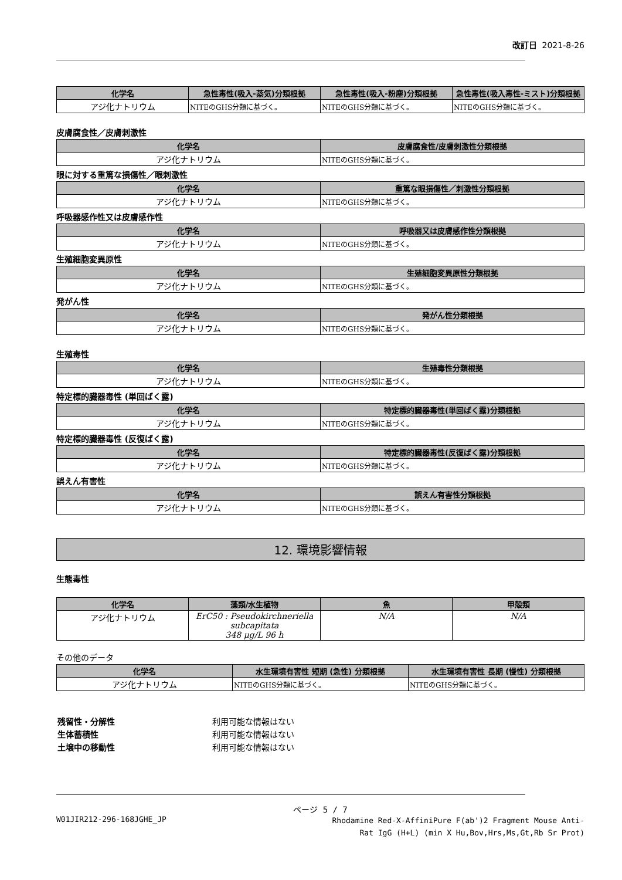改訂日 2021-8-26
| 化学名 | 急性毒性(吸入-蒸気)分類根拠 | 急性毒性(吸入-粉塵)分類根拠 | 急性毒性(吸入毒性-ミスト)分類根拠 |
| --- | --- | --- | --- |
| アジ化ナトリウム | NITEのGHS分類に基づく。 | NITEのGHS分類に基づく。 | NITEのGHS分類に基づく。 |
皮膚腐食性／皮膚刺激性
| 化学名 | 皮膚腐食性/皮膚刺激性分類根拠 |
| --- | --- |
| アジ化ナトリウム | NITEのGHS分類に基づく。 |
眼に対する重篤な損傷性／眼刺激性
| 化学名 | 重篤な眼損傷性／刺激性分類根拠 |
| --- | --- |
| アジ化ナトリウム | NITEのGHS分類に基づく。 |
呼吸器感作性又は皮膚感作性
| 化学名 | 呼吸器又は皮膚感作性分類根拠 |
| --- | --- |
| アジ化ナトリウム | NITEのGHS分類に基づく。 |
生殖細胞変異原性
| 化学名 | 生殖細胞変異原性分類根拠 |
| --- | --- |
| アジ化ナトリウム | NITEのGHS分類に基づく。 |
発がん性
| 化学名 | 発がん性分類根拠 |
| --- | --- |
| アジ化ナトリウム | NITEのGHS分類に基づく。 |
生殖毒性
| 化学名 | 生殖毒性分類根拠 |
| --- | --- |
| アジ化ナトリウム | NITEのGHS分類に基づく。 |
特定標的臓器毒性 (単回ばく露)
| 化学名 | 特定標的臓器毒性(単回ばく露)分類根拠 |
| --- | --- |
| アジ化ナトリウム | NITEのGHS分類に基づく。 |
特定標的臓器毒性 (反復ばく露)
| 化学名 | 特定標的臓器毒性(反復ばく露)分類根拠 |
| --- | --- |
| アジ化ナトリウム | NITEのGHS分類に基づく。 |
誤えん有害性
| 化学名 | 誤えん有害性分類根拠 |
| --- | --- |
| アジ化ナトリウム | NITEのGHS分類に基づく。 |
12. 環境影響情報
生態毒性
| 化学名 | 藻類/水生植物 | 魚 | 甲殻類 |
| --- | --- | --- | --- |
| アジ化ナトリウム | ErC50 : Pseudokirchneriella subcapitata 348 μg/L 96 h | N/A | N/A |
その他のデータ
| 化学名 | 水生環境有害性 短期 (急性) 分類根拠 | 水生環境有害性 長期 (慢性) 分類根拠 |
| --- | --- | --- |
| アジ化ナトリウム | NITEのGHS分類に基づく。 | NITEのGHS分類に基づく。 |
| 残留性・分解性 | 利用可能な情報はない |
| 生体蓄積性 | 利用可能な情報はない |
| 土壌中の移動性 | 利用可能な情報はない |
ページ 5 / 7
W01JIR212-296-168JGHE_JP Rhodamine Red-X-AffiniPure F(ab')2 Fragment Mouse Anti-Rat IgG (H+L) (min X Hu,Bov,Hrs,Ms,Gt,Rb Sr Prot)